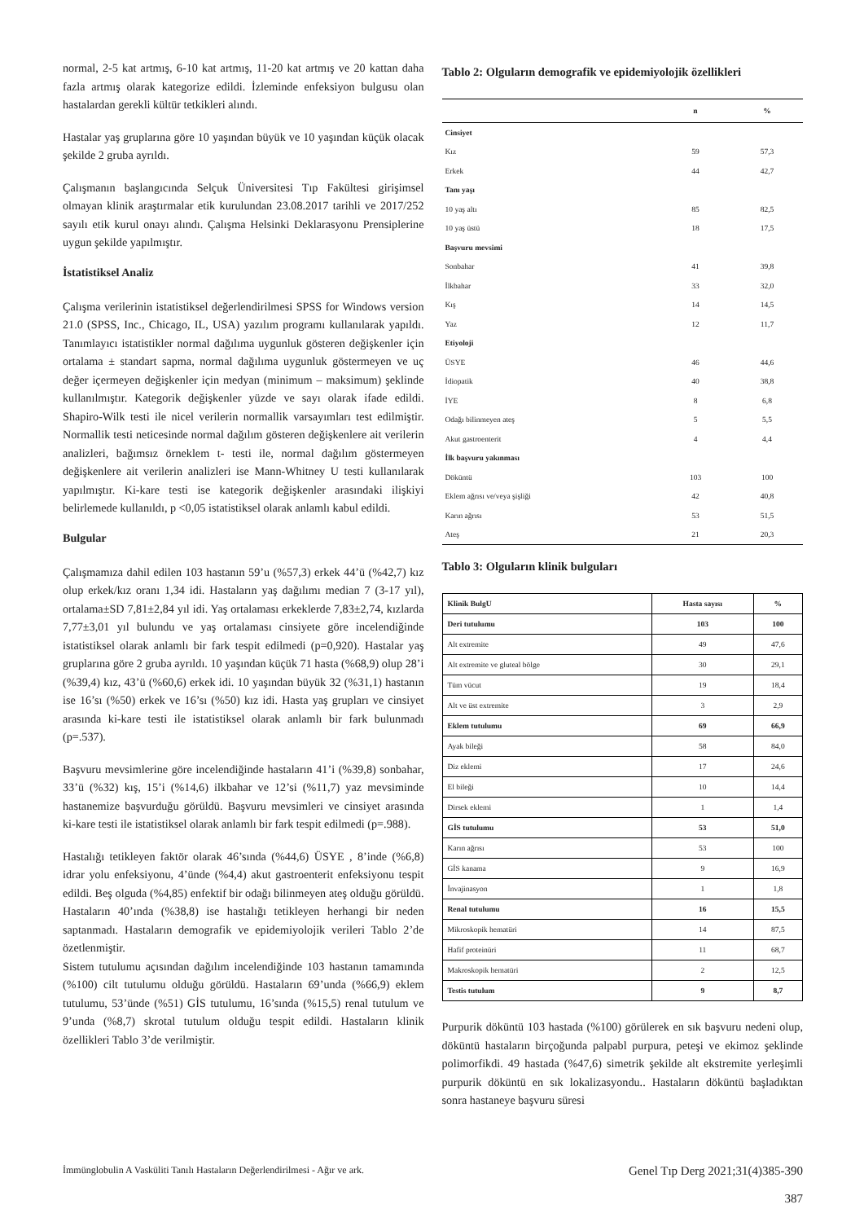normal, 2-5 kat artmış, 6-10 kat artmış, 11-20 kat artmış ve 20 kattan daha fazla artmış olarak kategorize edildi. İzleminde enfeksiyon bulgusu olan hastalardan gerekli kültür tetkikleri alındı.
Hastalar yaş gruplarına göre 10 yaşından büyük ve 10 yaşından küçük olacak şekilde 2 gruba ayrıldı.
Çalışmanın başlangıcında Selçuk Üniversitesi Tıp Fakültesi girişimsel olmayan klinik araştırmalar etik kurulundan 23.08.2017 tarihli ve 2017/252 sayılı etik kurul onayı alındı. Çalışma Helsinki Deklarasyonu Prensiplerine uygun şekilde yapılmıştır.
İstatistiksel Analiz
Çalışma verilerinin istatistiksel değerlendirilmesi SPSS for Windows version 21.0 (SPSS, Inc., Chicago, IL, USA) yazılım programı kullanılarak yapıldı. Tanımlayıcı istatistikler normal dağılıma uygunluk gösteren değişkenler için ortalama ± standart sapma, normal dağılıma uygunluk göstermeyen ve uç değer içermeyen değişkenler için medyan (minimum – maksimum) şeklinde kullanılmıştır. Kategorik değişkenler yüzde ve sayı olarak ifade edildi. Shapiro-Wilk testi ile nicel verilerin normallik varsayımları test edilmiştir. Normallik testi neticesinde normal dağılım gösteren değişkenlere ait verilerin analizleri, bağımsız örneklem t- testi ile, normal dağılım göstermeyen değişkenlere ait verilerin analizleri ise Mann-Whitney U testi kullanılarak yapılmıştır. Ki-kare testi ise kategorik değişkenler arasındaki ilişkiyi belirlemede kullanıldı, p <0,05 istatistiksel olarak anlamlı kabul edildi.
Bulgular
Çalışmamıza dahil edilen 103 hastanın 59’u (%57,3) erkek 44’ü (%42,7) kız olup erkek/kız oranı 1,34 idi. Hastaların yaş dağılımı median 7 (3-17 yıl), ortalama±SD 7,81±2,84 yıl idi. Yaş ortalaması erkeklerde 7,83±2,74, kızlarda 7,77±3,01 yıl bulundu ve yaş ortalaması cinsiyete göre incelendiğinde istatistiksel olarak anlamlı bir fark tespit edilmedi (p=0,920). Hastalar yaş gruplarına göre 2 gruba ayrıldı. 10 yaşından küçük 71 hasta (%68,9) olup 28’i (%39,4) kız, 43’ü (%60,6) erkek idi. 10 yaşından büyük 32 (%31,1) hastanın ise 16’sı (%50) erkek ve 16’sı (%50) kız idi. Hasta yaş grupları ve cinsiyet arasında ki-kare testi ile istatistiksel olarak anlamlı bir fark bulunmadı (p=.537).
Başvuru mevsimlerine göre incelendiğinde hastaların 41’i (%39,8) sonbahar, 33’ü (%32) kış, 15’i (%14,6) ilkbahar ve 12’si (%11,7) yaz mevsiminde hastanemize başvurduğu görüldü. Başvuru mevsimleri ve cinsiyet arasında ki-kare testi ile istatistiksel olarak anlamlı bir fark tespit edilmedi (p=.988).
Hastalığı tetikleyen faktör olarak 46’sında (%44,6) ÜSYE , 8’inde (%6,8) idrar yolu enfeksiyonu, 4’ünde (%4,4) akut gastroenterit enfeksiyonu tespit edildi. Beş olguda (%4,85) enfektif bir odağı bilinmeyen ateş olduğu görüldü. Hastaların 40’ında (%38,8) ise hastalığı tetikleyen herhangi bir neden saptanmadı. Hastaların demografik ve epidemiyolojik verileri Tablo 2’de özetlenmiştir.
Sistem tutulumu açısından dağılım incelendiğinde 103 hastanın tamamında (%100) cilt tutulumu olduğu görüldü. Hastaların 69’unda (%66,9) eklem tutulumu, 53’ünde (%51) GİS tutulumu, 16’sında (%15,5) renal tutulum ve 9’unda (%8,7) skrotal tutulum olduğu tespit edildi. Hastaların klinik özellikleri Tablo 3’de verilmiştir.
Tablo 2: Olguların demografik ve epidemiyolojik özellikleri
| | n | % |
| --- | --- | --- |
| Cinsiyet | | |
| Kız | 59 | 57,3 |
| Erkek | 44 | 42,7 |
| Tanı yaşı | | |
| 10 yaş altı | 85 | 82,5 |
| 10 yaş üstü | 18 | 17,5 |
| Başvuru mevsimi | | |
| Sonbahar | 41 | 39,8 |
| İlkbahar | 33 | 32,0 |
| Kış | 14 | 14,5 |
| Yaz | 12 | 11,7 |
| Etiyoloji | | |
| ÜSYE | 46 | 44,6 |
| İdiopatik | 40 | 38,8 |
| İYE | 8 | 6,8 |
| Odağı bilinmeyen ateş | 5 | 5,5 |
| Akut gastroenterit | 4 | 4,4 |
| İlk başvuru yakınması | | |
| Döküntü | 103 | 100 |
| Eklem ağrısı ve/veya şişliği | 42 | 40,8 |
| Karın ağrısı | 53 | 51,5 |
| Ateş | 21 | 20,3 |
Tablo 3: Olguların klinik bulguları
| Klinik BulgU | Hasta sayısı | % |
| --- | --- | --- |
| Deri tutulumu | 103 | 100 |
| Alt extremite | 49 | 47,6 |
| Alt extremite ve gluteal bölge | 30 | 29,1 |
| Tüm vücut | 19 | 18,4 |
| Alt ve üst extremite | 3 | 2,9 |
| Eklem tutulumu | 69 | 66,9 |
| Ayak bileği | 58 | 84,0 |
| Diz eklemi | 17 | 24,6 |
| El bileği | 10 | 14,4 |
| Dirsek eklemi | 1 | 1,4 |
| GİS tutulumu | 53 | 51,0 |
| Karın ağrısı | 53 | 100 |
| GİS kanama | 9 | 16,9 |
| İnvajinasyon | 1 | 1,8 |
| Renal tutulumu | 16 | 15,5 |
| Mikroskopik hematüri | 14 | 87,5 |
| Hafif proteinüri | 11 | 68,7 |
| Makroskopik hematüri | 2 | 12,5 |
| Testis tutulum | 9 | 8,7 |
Purpurik döküntü 103 hastada (%100) görülerek en sık başvuru nedeni olup, döküntü hastaların birçoğunda palpabl purpura, peteşi ve ekimoz şeklinde polimorfikdi. 49 hastada (%47,6) simetrik şekilde alt ekstremite yerleşimli purpurik döküntü en sık lokalizasyondu.. Hastaların döküntü başladıktan sonra hastaneye başvuru süresi
İmmünglobulin A Vasküliti Tanılı Hastaların Değerlendirilmesi - Ağır ve ark.
Genel Tıp Derg 2021;31(4)385-390
387